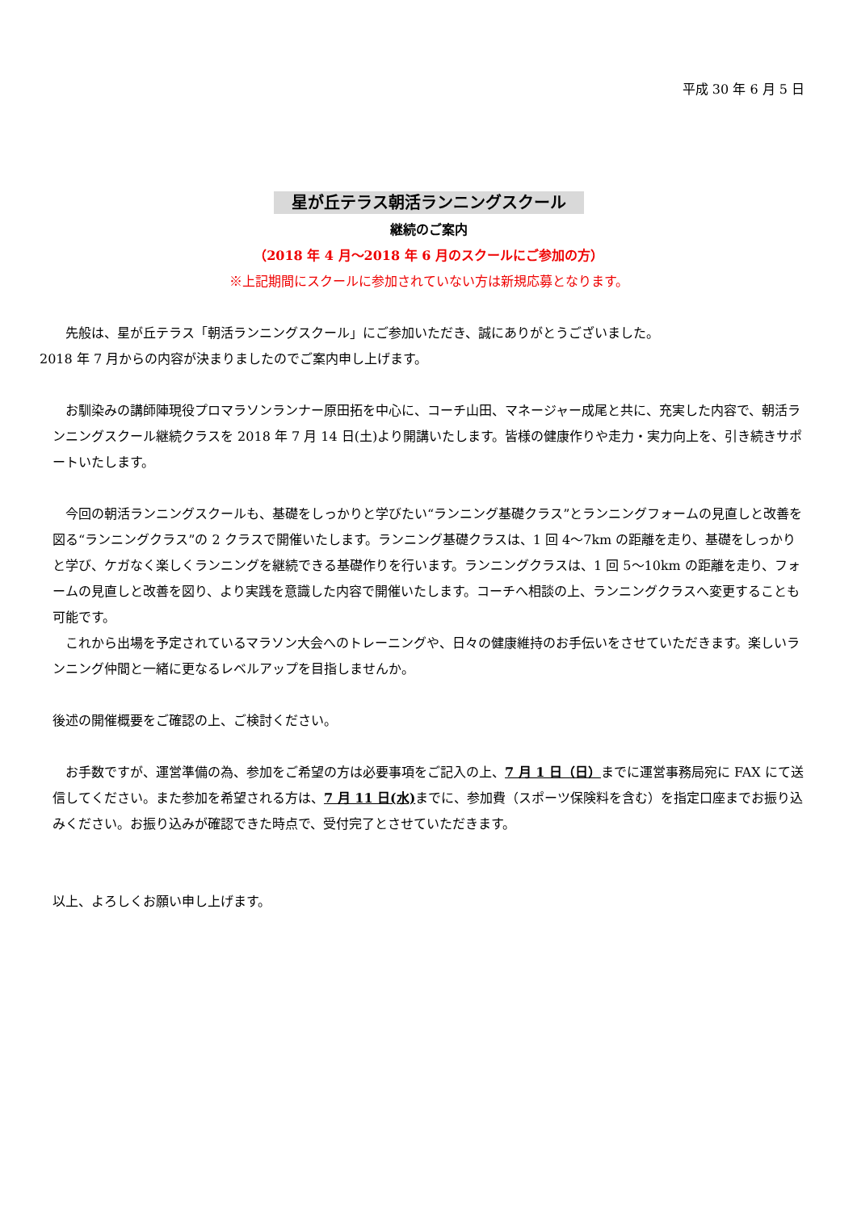平成 30 年 6 月 5 日
星が丘テラス朝活ランニングスクール
継続のご案内
（2018 年 4 月～2018 年 6 月のスクールにご参加の方）
※上記期間にスクールに参加されていない方は新規応募となります。
先般は、星が丘テラス「朝活ランニングスクール」にご参加いただき、誠にありがとうございました。
2018 年 7 月からの内容が決まりましたのでご案内申し上げます。
お馴染みの講師陣現役プロマラソンランナー原田拓を中心に、コーチ山田、マネージャー成尾と共に、充実した内容で、朝活ランニングスクール継続クラスを 2018 年 7 月 14 日(土)より開講いたします。皆様の健康作りや走力・実力向上を、引き続きサポートいたします。
今回の朝活ランニングスクールも、基礎をしっかりと学びたい“ランニング基礎クラス”とランニングフォームの見直しと改善を図る“ランニングクラス”の 2 クラスで開催いたします。ランニング基礎クラスは、1 回 4～7km の距離を走り、基礎をしっかりと学び、ケガなく楽しくランニングを継続できる基礎作りを行います。ランニングクラスは、1 回 5～10km の距離を走り、フォームの見直しと改善を図り、より実践を意識した内容で開催いたします。コーチへ相談の上、ランニングクラスへ変更することも可能です。
これから出場を予定されているマラソン大会へのトレーニングや、日々の健康維持のお手伝いをさせていただきます。楽しいランニング仲間と一緒に更なるレベルアップを目指しませんか。
後述の開催概要をご確認の上、ご検討ください。
お手数ですが、運営準備の為、参加をご希望の方は必要事項をご記入の上、7 月 1 日（日）までに運営事務局宛に FAX にて送信してください。また参加を希望される方は、7 月 11 日(水) までに、参加費（スポーツ保険料を含む）を指定口座までお振り込みください。お振り込みが確認できた時点で、受付完了とさせていただきます。
以上、よろしくお願い申し上げます。